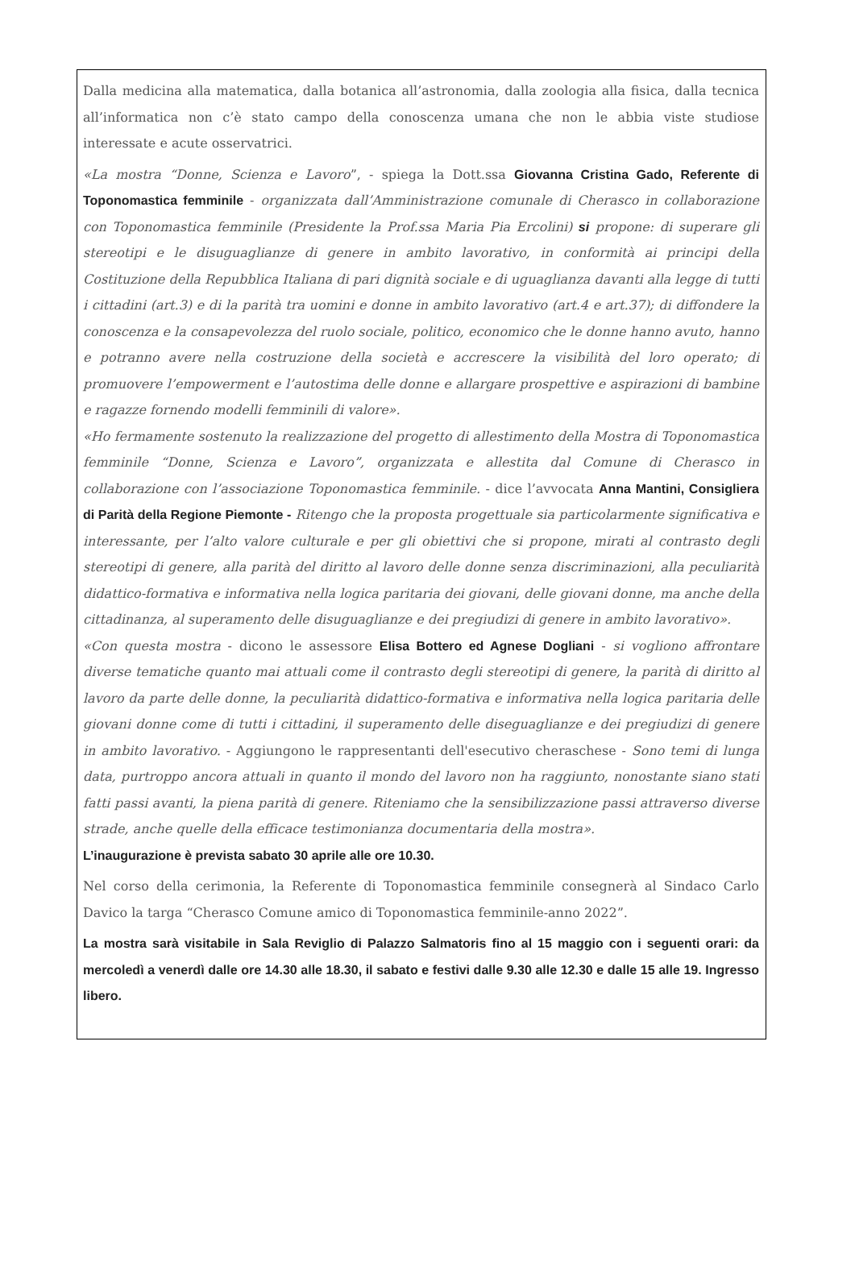Dalla medicina alla matematica, dalla botanica all’astronomia, dalla zoologia alla fisica, dalla tecnica all’informatica non c’è stato campo della conoscenza umana che non le abbia viste studiose interessate e acute osservatrici.
«La mostra “Donne, Scienza e Lavoro”, - spiega la Dott.ssa Giovanna Cristina Gado, Referente di Toponomastica femminile - organizzata dall’Amministrazione comunale di Cherasco in collaborazione con Toponomastica femminile (Presidente la Prof.ssa Maria Pia Ercolini) si propone: di superare gli stereotipi e le disuguaglianze di genere in ambito lavorativo, in conformità ai principi della Costituzione della Repubblica Italiana di pari dignità sociale e di uguaglianza davanti alla legge di tutti i cittadini (art.3) e di la parità tra uomini e donne in ambito lavorativo (art.4 e art.37); di diffondere la conoscenza e la consapevolezza del ruolo sociale, politico, economico che le donne hanno avuto, hanno e potranno avere nella costruzione della società e accrescere la visibilità del loro operato; di promuovere l’empowerment e l’autostima delle donne e allargare prospettive e aspirazioni di bambine e ragazze fornendo modelli femminili di valore».
«Ho fermamente sostenuto la realizzazione del progetto di allestimento della Mostra di Toponomastica femminile “Donne, Scienza e Lavoro”, organizzata e allestita dal Comune di Cherasco in collaborazione con l’associazione Toponomastica femminile. - dice l’avvocata Anna Mantini, Consigliera di Parità della Regione Piemonte - Ritengo che la proposta progettuale sia particolarmente significativa e interessante, per l’alto valore culturale e per gli obiettivi che si propone, mirati al contrasto degli stereotipi di genere, alla parità del diritto al lavoro delle donne senza discriminazioni, alla peculiarità didattico-formativa e informativa nella logica paritaria dei giovani, delle giovani donne, ma anche della cittadinanza, al superamento delle disuguaglianze e dei pregiudizi di genere in ambito lavorativo».
«Con questa mostra - dicono le assessore Elisa Bottero ed Agnese Dogliani - si vogliono affrontare diverse tematiche quanto mai attuali come il contrasto degli stereotipi di genere, la parità di diritto al lavoro da parte delle donne, la peculiarità didattico-formativa e informativa nella logica paritaria delle giovani donne come di tutti i cittadini, il superamento delle diseguaglianze e dei pregiudizi di genere in ambito lavorativo. - Aggiungono le rappresentanti dell'esecutivo cheraschese - Sono temi di lunga data, purtroppo ancora attuali in quanto il mondo del lavoro non ha raggiunto, nonostante siano stati fatti passi avanti, la piena parità di genere. Riteniamo che la sensibilizzazione passi attraverso diverse strade, anche quelle della efficace testimonianza documentaria della mostra».
L’inaugurazione è prevista sabato 30 aprile alle ore 10.30.
Nel corso della cerimonia, la Referente di Toponomastica femminile consegnerà al Sindaco Carlo Davico la targa “Cherasco Comune amico di Toponomastica femminile-anno 2022”.
La mostra sarà visitabile in Sala Reviglio di Palazzo Salmatoris fino al 15 maggio con i seguenti orari: da mercoledì a venerdì dalle ore 14.30 alle 18.30, il sabato e festivi dalle 9.30 alle 12.30 e dalle 15 alle 19. Ingresso libero.